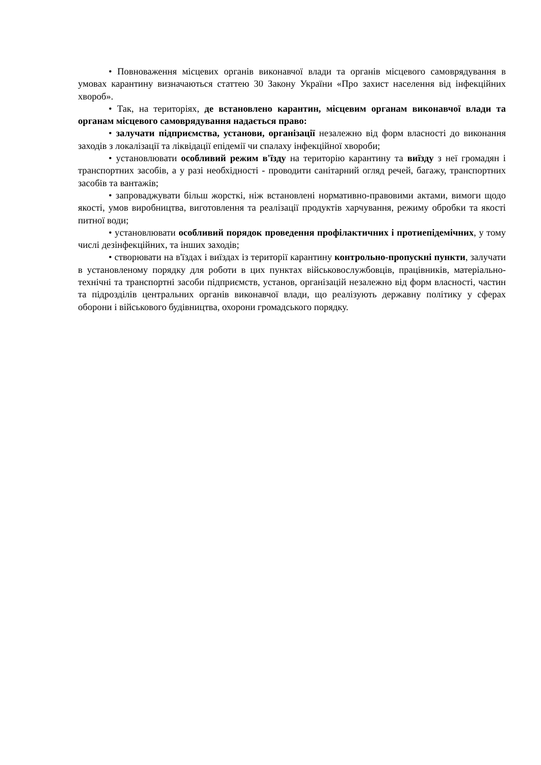• Повноваження місцевих органів виконавчої влади та органів місцевого самоврядування в умовах карантину визначаються статтею 30 Закону України «Про захист населення від інфекційних хвороб».
• Так, на територіях, де встановлено карантин, місцевим органам виконавчої влади та органам місцевого самоврядування надається право:
• залучати підприємства, установи, організації незалежно від форм власності до виконання заходів з локалізації та ліквідації епідемії чи спалаху інфекційної хвороби;
• установлювати особливий режим в'їзду на територію карантину та виїзду з неї громадян і транспортних засобів, а у разі необхідності - проводити санітарний огляд речей, багажу, транспортних засобів та вантажів;
• запроваджувати більш жорсткі, ніж встановлені нормативно-правовими актами, вимоги щодо якості, умов виробництва, виготовлення та реалізації продуктів харчування, режиму обробки та якості питної води;
• установлювати особливий порядок проведення профілактичних і протиепідемічних, у тому числі дезінфекційних, та інших заходів;
• створювати на в'їздах і виїздах із території карантину контрольно-пропускні пункти, залучати в установленому порядку для роботи в цих пунктах військовослужбовців, працівників, матеріально-технічні та транспортні засоби підприємств, установ, організацій незалежно від форм власності, частин та підрозділів центральних органів виконавчої влади, що реалізують державну політику у сферах оборони і військового будівництва, охорони громадського порядку.